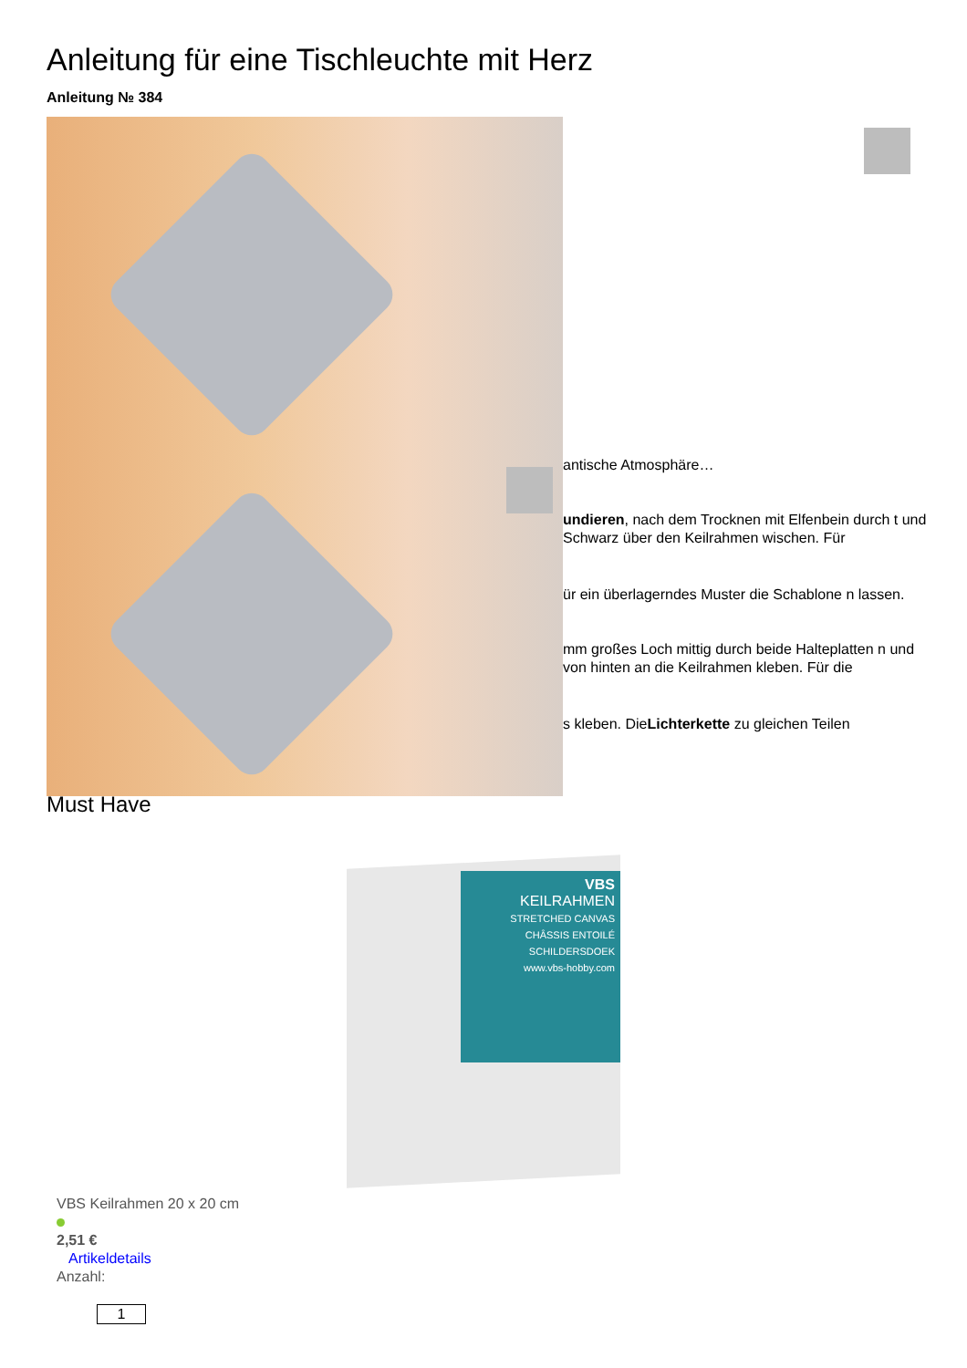Anleitung für eine Tischleuchte mit Herz
Anleitung № 384
antische Atmosphäre…
undieren, nach dem Trocknen mit Elfenbein durch t und Schwarz über den Keilrahmen wischen. Für
ür ein überlagerndes Muster die Schablone n lassen.
mm großes Loch mittig durch beide Halteplatten n und von hinten an die Keilrahmen kleben. Für die
s kleben. DieLichterkette zu gleichen Teilen
Must Have
VBS
KEILRAHMEN
STRETCHED CANVAS
CHÂSSIS ENTOILÉ
SCHILDERSDOEK
www.vbs-hobby.com
VBS Keilrahmen 20 x 20 cm
2,51 €
Artikeldetails
Anzahl:
1